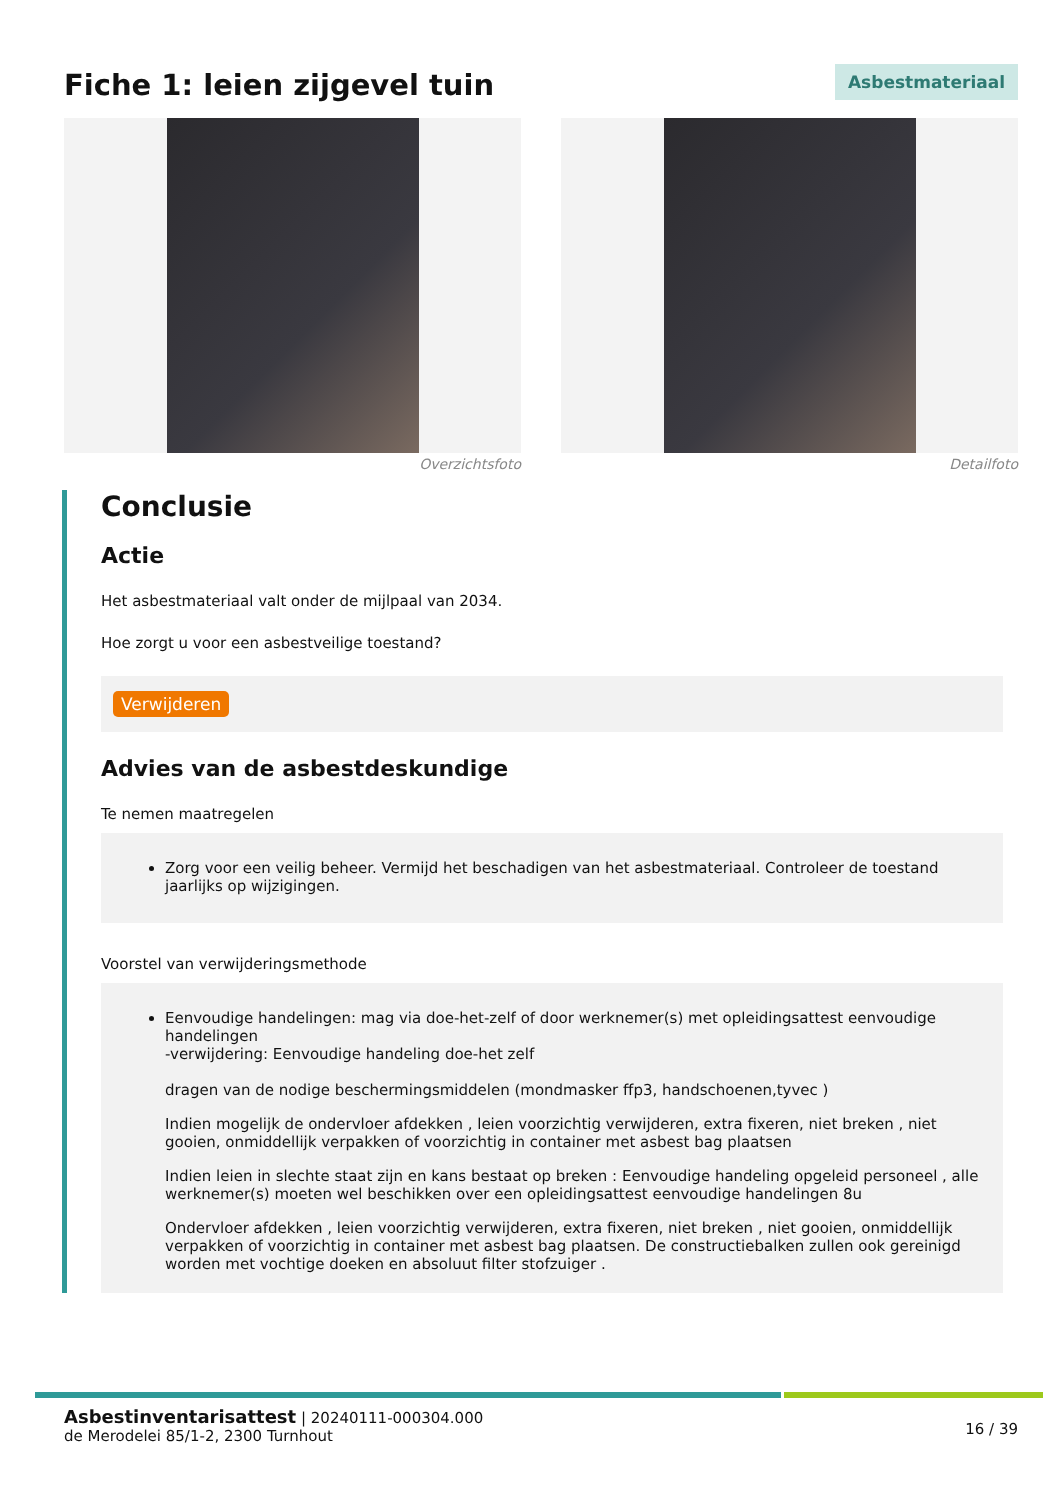Fiche 1: leien zijgevel tuin
Asbestmateriaal
Overzichtsfoto Detailfoto
Conclusie
Actie
Het asbestmateriaal valt onder de mijlpaal van 2034.
Hoe zorgt u voor een asbestveilige toestand?
Verwijderen
Advies van de asbestdeskundige
Te nemen maatregelen
Zorg voor een veilig beheer. Vermijd het beschadigen van het asbestmateriaal. Controleer de toestand jaarlijks op wijzigingen.
Voorstel van verwijderingsmethode
Eenvoudige handelingen: mag via doe-het-zelf of door werknemer(s) met opleidingsattest eenvoudige handelingen
-verwijdering: Eenvoudige handeling doe-het zelf
dragen van de nodige beschermingsmiddelen (mondmasker ffp3, handschoenen,tyvec )
Indien mogelijk de ondervloer afdekken , leien voorzichtig verwijderen, extra fixeren, niet breken , niet gooien, onmiddellijk verpakken of voorzichtig in container met asbest bag plaatsen
Indien leien in slechte staat zijn en kans bestaat op breken : Eenvoudige handeling opgeleid personeel , alle werknemer(s) moeten wel beschikken over een opleidingsattest eenvoudige handelingen 8u
Ondervloer afdekken , leien voorzichtig verwijderen, extra fixeren, niet breken , niet gooien, onmiddellijk verpakken of voorzichtig in container met asbest bag plaatsen. De constructiebalken zullen ook gereinigd worden met vochtige doeken en absoluut filter stofzuiger .
Asbestinventarisattest | 20240111-000304.000
de Merodelei 85/1-2, 2300 Turnhout
16 / 39